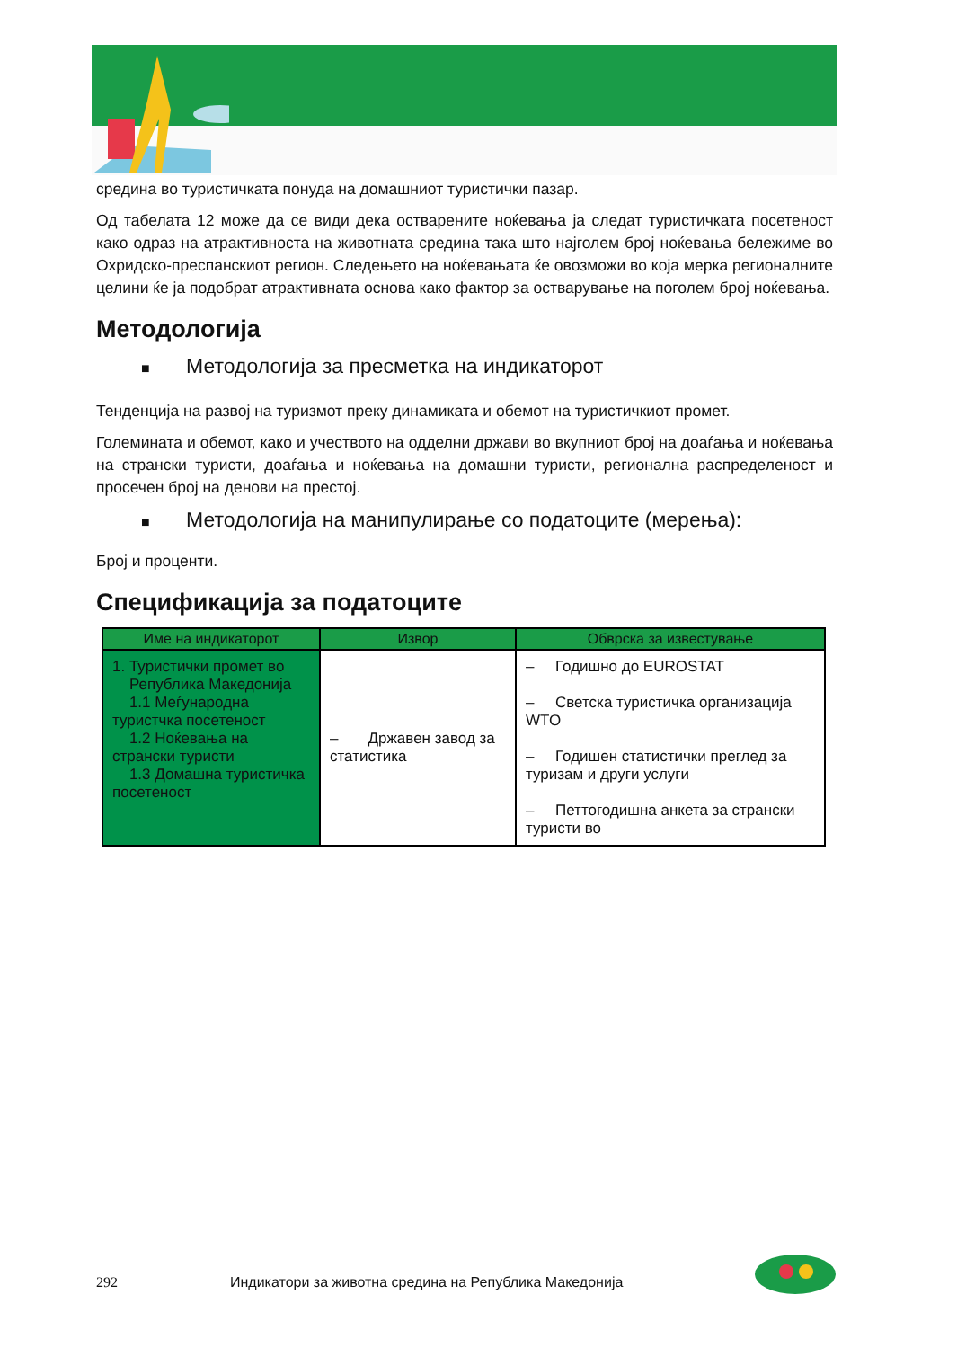средина во туристичката понуда на домашниот туристички пазар.
Од табелата 12 може да се види дека остварените ноќевања ја следат туристичката посетеност како одраз на атрактивноста на животната средина така што најголем број ноќевања бележиме во Охридско-преспанскиот регион. Следењето на ноќевањата ќе овозможи во која мерка регионалните целини ќе ја подобрат атрактивната основа како фактор за остварување на поголем број ноќевања.
Методологија
■ Методологија за пресметка на индикаторот
Тенденција на развој на туризмот преку динамиката и обемот на туристичкиот промет.
Големината и обемот, како и учеството на одделни држави во вкупниот број на доаѓања и ноќевања на странски туристи, доаѓања и ноќевања на домашни туристи, регионална распределеност и просечен број на денови на престој.
■ Методологија на манипулирање со податоците (мерења):
Број и проценти.
Спецификација за податоците
| Име на индикаторот | Извор | Обврска за известување |
| --- | --- | --- |
| 1. Туристички промет во Република Македонија 1.1 Меѓународна туристчка посетеност 1.2 Ноќевања на странски туристи 1.3 Домашна туристичка посетеност | – Државен завод за статистика | – Годишно до EUROSTAT – Светска туристичка организација WTO – Годишен статистички преглед за туризам и други услуги – Петтогодишна анкета за странски туристи во |
292 Индикатори за животна средина на Република Македонија